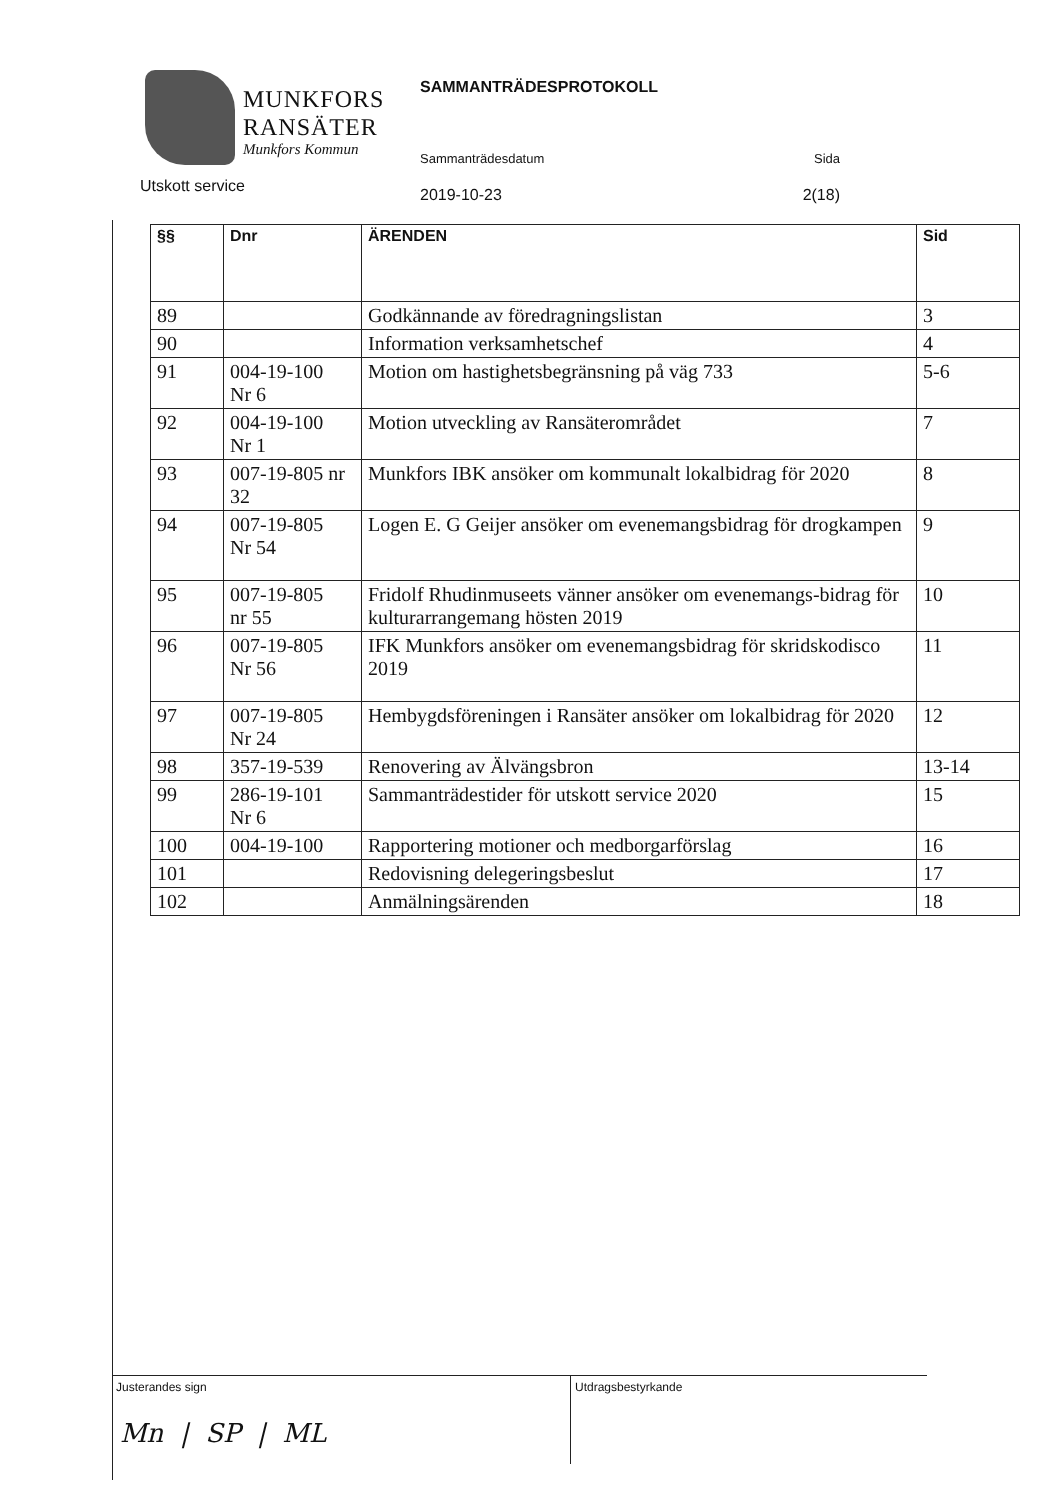MUNKFORS
RANSÄTER
Munkfors Kommun
Utskott service
SAMMANTRÄDESPROTOKOLL
Sammanträdesdatum Sida
2019-10-23 2(18)
| §§ | Dnr | ÄRENDEN | Sid |
| --- | --- | --- | --- |
| 89 | | Godkännande av föredragningslistan | 3 |
| 90 | | Information verksamhetschef | 4 |
| 91 | 004-19-100 Nr 6 | Motion om hastighetsbegränsning på väg 733 | 5-6 |
| 92 | 004-19-100 Nr 1 | Motion utveckling av Ransäterområdet | 7 |
| 93 | 007-19-805 nr 32 | Munkfors IBK ansöker om kommunalt lokalbidrag för 2020 | 8 |
| 94 | 007-19-805 Nr 54 | Logen E. G Geijer ansöker om evenemangsbidrag för drogkampen | 9 |
| 95 | 007-19-805 nr 55 | Fridolf Rhudinmuseets vänner ansöker om evenemangs-bidrag för kulturarrangemang hösten 2019 | 10 |
| 96 | 007-19-805 Nr 56 | IFK Munkfors ansöker om evenemangsbidrag för skridskodisco 2019 | 11 |
| 97 | 007-19-805 Nr 24 | Hembygdsföreningen i Ransäter ansöker om lokalbidrag för 2020 | 12 |
| 98 | 357-19-539 | Renovering av Älvängsbron | 13-14 |
| 99 | 286-19-101 Nr 6 | Sammanträdestider för utskott service 2020 | 15 |
| 100 | 004-19-100 | Rapportering motioner och medborgarförslag | 16 |
| 101 | | Redovisning delegeringsbeslut | 17 |
| 102 | | Anmälningsärenden | 18 |
Justerandes sign
Mn | SP | ML
Utdragsbestyrkande